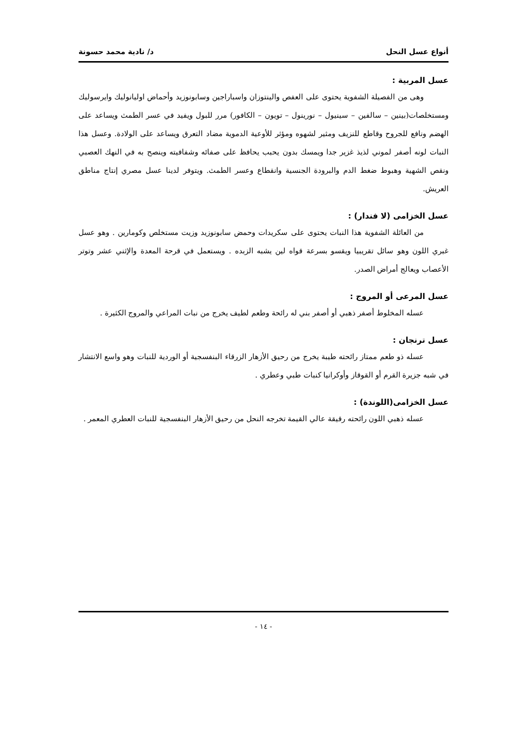أنواع عسل النحل د/ نادية محمد حسونة
عسل المربية :
وهى من الفصيلة الشفوية يحتوى على العفص والينتوزان واسباراجين وسابونوزيد وأحماض اوليانوليك وايرسوليك ومستخلصات(بينين – سالفين – سينيول – نورينول – تويون – الكافور) مرر للبول ويفيد في عسر الطمث ويساعد على الهضم ونافع للجروح وقاطع للنزيف ومثير لشهوه ومؤثر للأوعية الدموية مضاد التعرق ويساعد على الولادة. وعسل هذا النبات لونه أصفر لموني لذيذ غزير جدا ويمسك بدون يحبب يحافظ على صفائه وشفافيته وينصح به في النهك العصبي ونقص الشهية وهبوط ضغط الدم والبرودة الجنسية وانقطاع وعسر الطمث. ويتوفر لدينا عسل مصري إنتاج مناطق العريش.
عسل الخزامى (لا فندار) :
من العائلة الشفوية هذا النبات يحتوى على سكريدات وحمض سابونوزيد وزيت مستخلص وكومارين . وهو عسل غبري اللون وهو سائل تقريبيا ويقسو بسرعة قواه لين يشبه الزبده . ويستعمل في قرحة المعدة والإثني عشر وتوتر الأعصاب ويعالج أمراض الصدر.
عسل المرعى أو المروج :
عسله المخلوط أصفر ذهبي أو أصفر بني له رائحة وطعم لطيف يخرج من نبات المراعي والمروج الكثيرة .
عسل ترنجان :
عسله ذو طعم ممتاز رائحته طيبة يخرج من رحيق الأزهار الزرقاء البنفسجية أو الوردية للنبات وهو واسع الانتشار في شبه جزيرة القرم أو القوقاز وأوكرانيا كنبات طبي وعطري .
عسل الخزامى(اللوندة) :
عسله ذهبي اللون رائحته رقيقة عالي القيمة تخرجه النحل من رحيق الأزهار البنفسجية للنبات العطري المعمر .
- ١٤ -